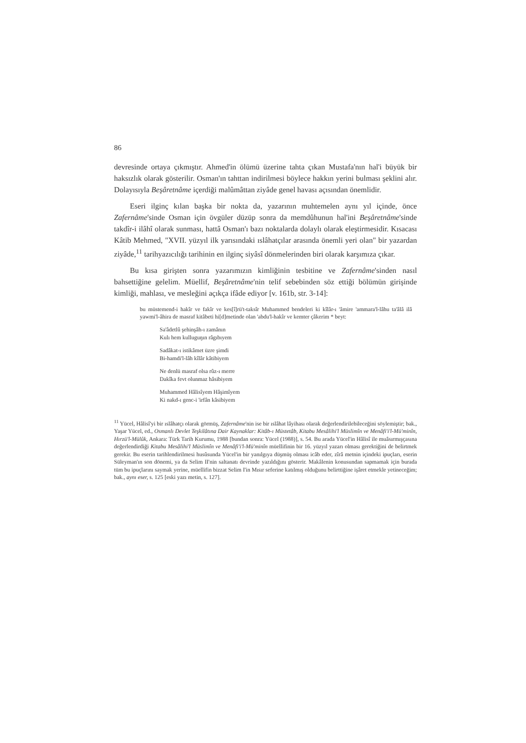86
devresinde ortaya çıkmıştır. Ahmed'in ölümü üzerine tahta çıkan Mustafa'nın hal'i büyük bir haksızlık olarak gösterilir. Osman'ın tahttan indirilmesi böylece hakkın yerini bulması şeklini alır. Dolayısıyla Beşâretnâme içerdiği malûmâttan ziyâde genel havası açısından önemlidir.
Eseri ilginç kılan başka bir nokta da, yazarının muhtemelen aynı yıl içinde, önce Zafernâme'sinde Osman için övgüler düzüp sonra da memdûhunun hal'ini Beşâretnâme'sinde takdîr-i ilâhî olarak sunması, hattâ Osman'ı bazı noktalarda dolaylı olarak eleştirmesidir. Kısacası Kâtib Mehmed, "XVII. yüzyıl ilk yarısındaki ıslâhatçılar arasında önemli yeri olan" bir yazardan ziyâde,<sup>11</sup> tarihyazıcılığı tarihinin en ilginç siyâsî dönmelerinden biri olarak karşımıza çıkar.
Bu kısa girişten sonra yazarımızın kimliğinin tesbitine ve Zafernâme'sinden nasıl bahsettiğine gelelim. Müellif, Beşâretnâme'nin telif sebebinden söz ettiği bölümün girişinde kimliği, mahlası, ve mesleğini açıkça ifâde ediyor [v. 161b, str. 3-14]:
bu müstemend-i hakîr ve fakîr ve kes[î]rü't-taksîr Muhammed bendeleri ki kîlâr-ı 'âmire 'ammara'l-lâhu ta'âlâ ilâ yawmi'l-âhira de masraf kitâbeti hi[d]metinde olan 'abdu'l-hakîr ve kemter çâkerim * beyt:
Sa'âdetlû şehinşâh-ı zamânın
Kulı hem kulluguŋın râgıbıyem
Sadâkat-ı istikâmet üzre şimdi
Bi-hamdi'l-lâh kîlâr kâtibiyem
Ne denlü masraf olsa rûz-ı merre
Dakîka fevt olunmaz hâsibiyem
Muhammed Hâlisîyem Hâşimîyem
Ki nakd-ı genc-i 'irfân kâsibiyem
<sup>11</sup> Yücel, Hâlisî'yi bir ıslâhatçı olarak görmüş, Zafernâme'nin ise bir ıslâhat lâyihası olarak değerlendirilebileceğini söylemiştir; bak., Yaşar Yücel, ed., Osmanlı Devlet Teşkilâtına Dair Kaynaklar: Kitâb-ı Müstetâb, Kitabu Mesâlihi'l Müslimîn ve Menâfi'i'l-Mü'minîn, Hırzü'l-Mülûk, Ankara: Türk Tarih Kurumu, 1988 [bundan sonra: Yücel (1988)], s. 54. Bu arada Yücel'in Hâlisî ile muâsırmışçasına değerlendirdiği Kitabu Mesâlihi'l Müslimîn ve Menâfi'i'l-Mü'minîn müellifinin bir 16. yüzyıl yazarı olması gerektiğini de belirtmek gerekir. Bu eserin tarihlendirilmesi husûsunda Yücel'in bir yanılgıya düşmüş olması icâb eder, zîrâ metnin içindeki ipuçları, eserin Süleyman'ın son dönemi, ya da Selim II'nin saltanatı devrinde yazıldığını gösterir. Makâlenin konusundan sapmamak için burada tüm bu ipuçlarını saymak yerine, müellifin bizzat Selim I'in Mısır seferine katılmış olduğunu belirttiğine işâret etmekle yetineceğim; bak., aynı eser, s. 125 [eski yazı metin, s. 127].